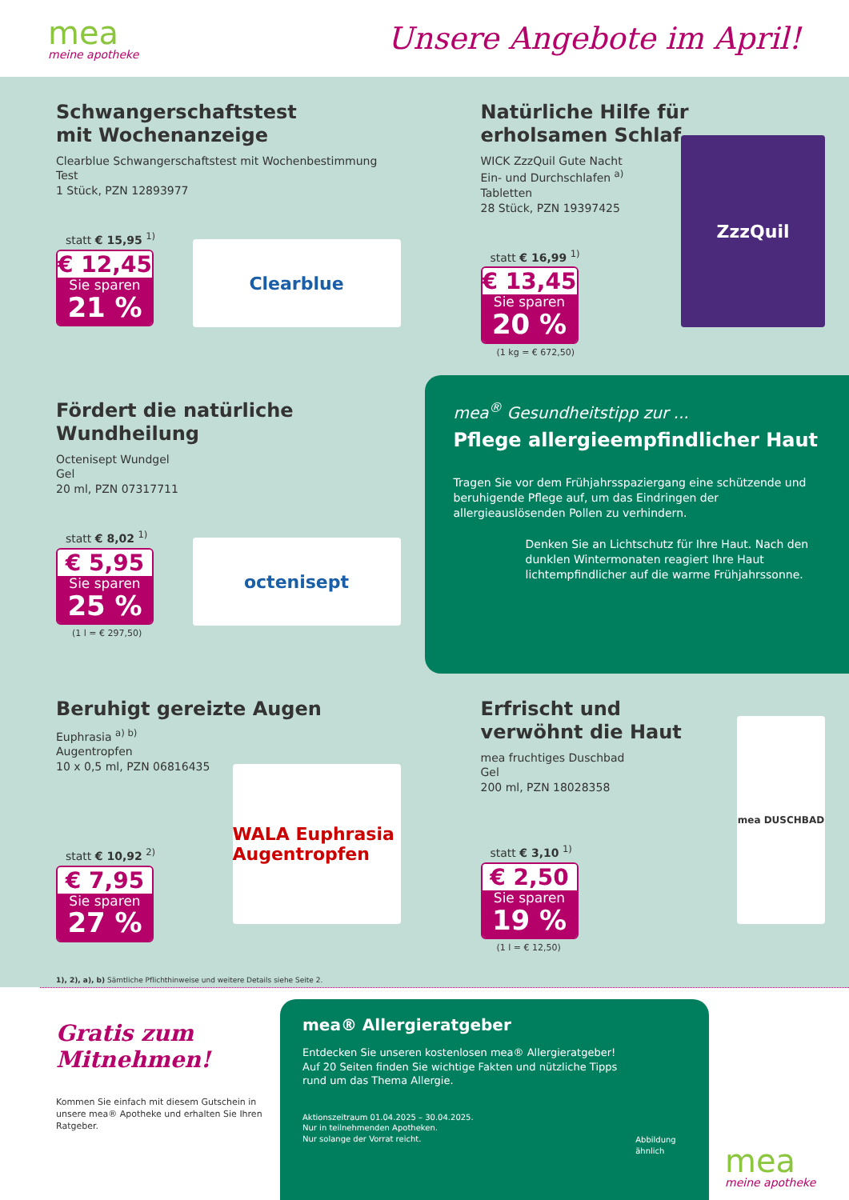mea
meine apotheke
Unsere Angebote im April!
Schwangerschaftstest
mit Wochenanzeige
Clearblue Schwangerschaftstest mit Wochenbestimmung
Test
1 Stück, PZN 12893977
statt € 15,95 <sup>1)</sup>
€ 12,45
Sie sparen
21 %
Clearblue
Natürliche Hilfe für
erholsamen Schlaf
WICK ZzzQuil Gute Nacht
Ein- und Durchschlafen <sup>a)</sup>
Tabletten
28 Stück, PZN 19397425
statt € 16,99 <sup>1)</sup>
€ 13,45
Sie sparen
20 %
(1 kg = € 672,50)
ZzzQuil
Fördert die natürliche
Wundheilung
Octenisept Wundgel
Gel
20 ml, PZN 07317711
statt € 8,02 <sup>1)</sup>
€ 5,95
Sie sparen
25 %
(1 l = € 297,50)
octenisept
mea<sup>®</sup> Gesundheitstipp zur ...
Pflege allergieempfindlicher Haut
Tragen Sie vor dem Frühjahrsspaziergang eine schützende und beruhigende Pflege auf, um das Eindringen der allergieauslösenden Pollen zu verhindern.
Denken Sie an Lichtschutz für Ihre Haut. Nach den dunklen Wintermonaten reagiert Ihre Haut lichtempfindlicher auf die warme Frühjahrssonne.
Beruhigt gereizte Augen
Euphrasia <sup>a) b)</sup>
Augentropfen
10 x 0,5 ml, PZN 06816435
statt € 10,92 <sup>2)</sup>
€ 7,95
Sie sparen
27 %
WALA Euphrasia Augentropfen
Erfrischt und
verwöhnt die Haut
mea fruchtiges Duschbad
Gel
200 ml, PZN 18028358
statt € 3,10 <sup>1)</sup>
€ 2,50
Sie sparen
19 %
(1 l = € 12,50)
mea DUSCHBAD
1), 2), a), b) Sämtliche Pflichthinweise und weitere Details siehe Seite 2.
Gratis zum Mitnehmen!
Kommen Sie einfach mit diesem Gutschein in unsere mea® Apotheke und erhalten Sie Ihren Ratgeber.
mea® Allergieratgeber
Entdecken Sie unseren kostenlosen mea® Allergieratgeber!
Auf 20 Seiten finden Sie wichtige Fakten und nützliche Tipps rund um das Thema Allergie.
Aktionszeitraum 01.04.2025 – 30.04.2025.
Nur in teilnehmenden Apotheken.
Nur solange der Vorrat reicht.
Abbildung ähnlich
mea
meine apotheke